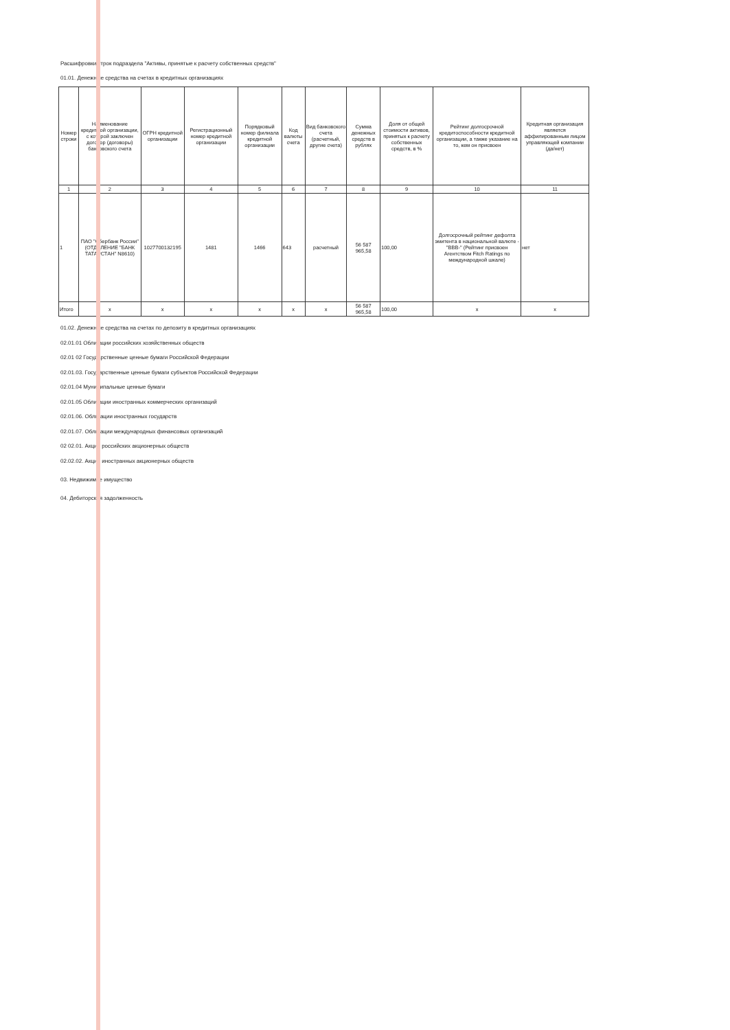Расшифровки строк подраздела "Активы, принятые к расчету собственных средств"
01.01. Денежные средства на счетах в кредитных организациях
| Номер строки | Наименование кредитной организации, с которой заключен договор (договоры) банковского счета | ОГРН кредитной организации | Регистрационный номер кредитной организации | Порядковый номер филиала кредитной организации | Код валюты счета | Вид банковского счета (расчетный, другие счета) | Сумма денежных средств в рублях | Доля от общей стоимости активов, принятых к расчету собственных средств, в % | Рейтинг долгосрочной кредитоспособности кредитной организации, а также указание на то, кем он присвоен | Кредитная организация является аффилированным лицом управляющей компании (да/нет) |
| --- | --- | --- | --- | --- | --- | --- | --- | --- | --- | --- |
| 1 | 2 | 3 | 4 | 5 | 6 | 7 | 8 | 9 | 10 | 11 |
| 1 | ПАО "Сбербанк России" (ОТДЕЛЕНИЕ "БАНК ТАТАРСТАН" N8610) | 1027700132195 | 1481 | 1466 | 643 | расчетный | 56 587 965,58 | 100,00 | Долгосрочный рейтинг дефолта эмитента в национальной валюте - "BBB-" (Рейтинг присвоен Агентством Fitch Ratings по международной шкале) | нет |
| Итого | x | x | x | x | x | x | 56 587 965,58 | 100,00 | x | x |
01.02. Денежные средства на счетах по депозиту в кредитных организациях
02.01.01 Облигации российских хозяйственных обществ
02.01 02 Государственные ценные бумаги Российской Федерации
02.01.03. Государственные ценные бумаги субъектов Российской Федерации
02.01.04 Муниципальные ценные бумаги
02.01.05 Облигации иностранных коммерческих организаций
02.01.06. Облигации иностранных государств
02.01.07. Облигации международных финансовых организаций
02 02.01. Акции российских акционерных обществ
02.02.02. Акции иностранных акционерных обществ
03. Недвижимое имущество
04. Дебиторская задолженность